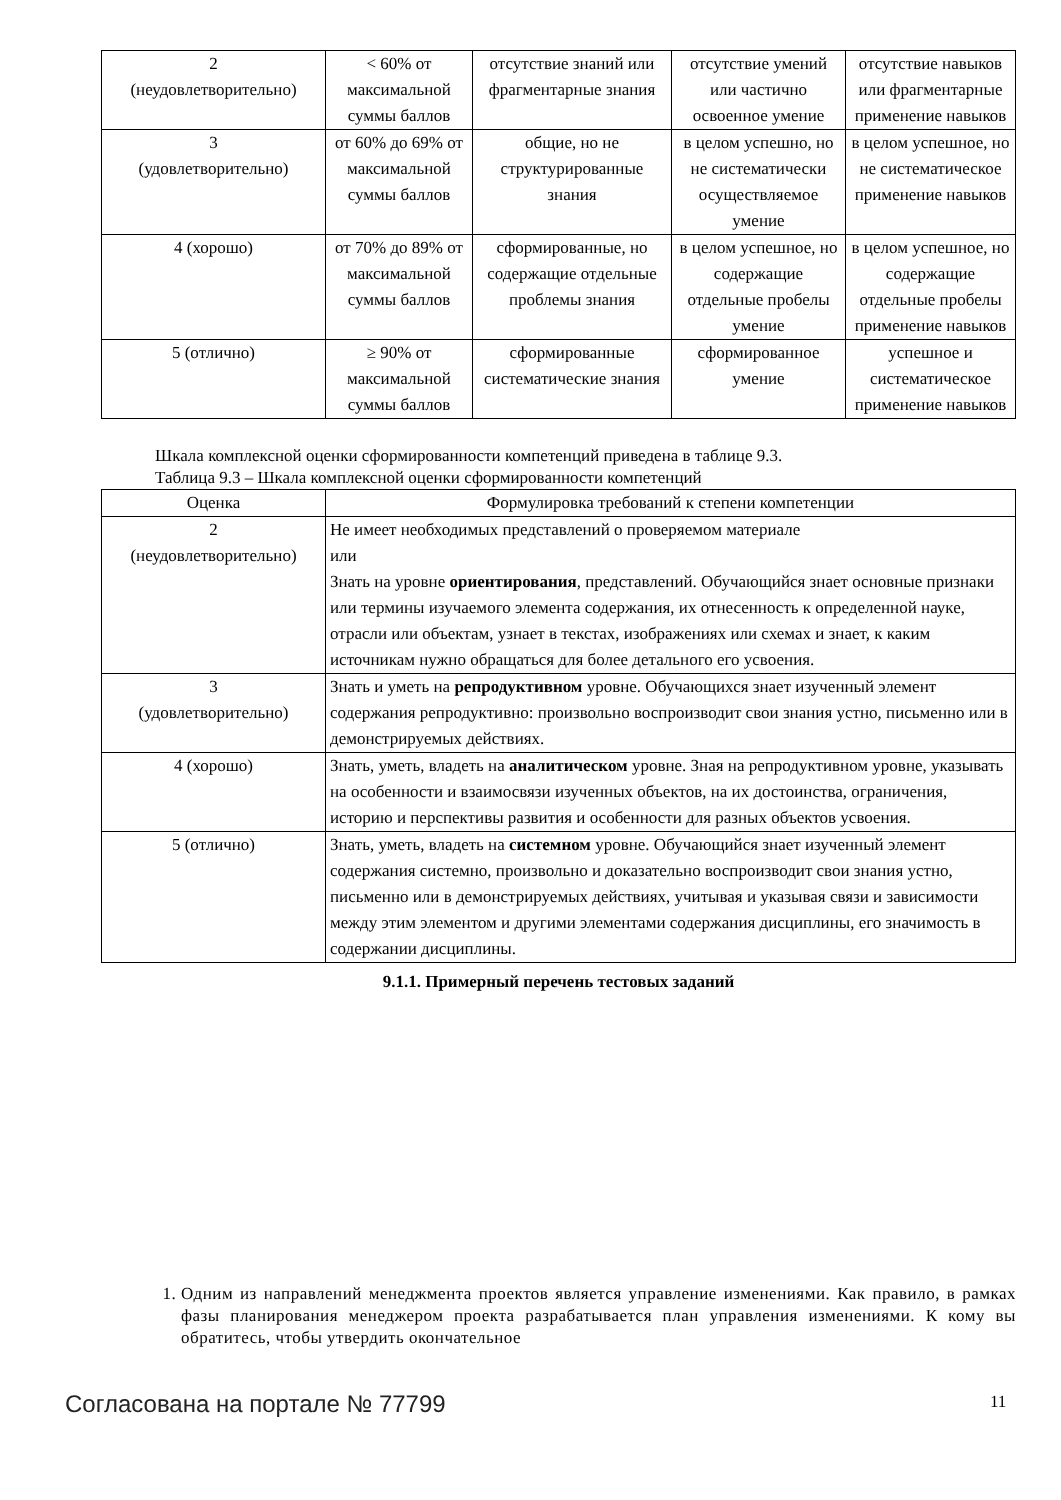| 2 (неудовлетворительно) | < 60% от максимальной суммы баллов | отсутствие знаний или фрагментарные знания | отсутствие умений или частично освоенное умение | отсутствие навыков или фрагментарные применение навыков |
| 3 (удовлетворительно) | от 60% до 69% от максимальной суммы баллов | общие, но не структурированные знания | в целом успешно, но не систематически осуществляемое умение | в целом успешное, но не систематическое применение навыков |
| 4 (хорошо) | от 70% до 89% от максимальной суммы баллов | сформированные, но содержащие отдельные проблемы знания | в целом успешное, но содержащие отдельные пробелы умение | в целом успешное, но содержащие отдельные пробелы применение навыков |
| 5 (отлично) | ≥ 90% от максимальной суммы баллов | сформированные систематические знания | сформированное умение | успешное и систематическое применение навыков |
Шкала комплексной оценки сформированности компетенций приведена в таблице 9.3.
Таблица 9.3 – Шкала комплексной оценки сформированности компетенций
| Оценка | Формулировка требований к степени компетенции |
| --- | --- |
| 2 (неудовлетворительно) | Не имеет необходимых представлений о проверяемом материале или Знать на уровне ориентирования , представлений. Обучающийся знает основные признаки или термины изучаемого элемента содержания, их отнесенность к определенной науке, отрасли или объектам, узнает в текстах, изображениях или схемах и знает, к каким источникам нужно обращаться для более детального его усвоения. |
| 3 (удовлетворительно) | Знать и уметь на репродуктивном уровне. Обучающихся знает изученный элемент содержания репродуктивно: произвольно воспроизводит свои знания устно, письменно или в демонстрируемых действиях. |
| 4 (хорошо) | Знать, уметь, владеть на аналитическом уровне. Зная на репродуктивном уровне, указывать на особенности и взаимосвязи изученных объектов, на их достоинства, ограничения, историю и перспективы развития и особенности для разных объектов усвоения. |
| 5 (отлично) | Знать, уметь, владеть на системном уровне. Обучающийся знает изученный элемент содержания системно, произвольно и доказательно воспроизводит свои знания устно, письменно или в демонстрируемых действиях, учитывая и указывая связи и зависимости между этим элементом и другими элементами содержания дисциплины, его значимость в содержании дисциплины. |
9.1.1. Примерный перечень тестовых заданий
1. Одним из направлений менеджмента проектов является управление изменениями. Как правило, в рамках фазы планирования менеджером проекта разрабатывается план управления изменениями. К кому вы обратитесь, чтобы утвердить окончательное
Согласована на портале № 77799 11